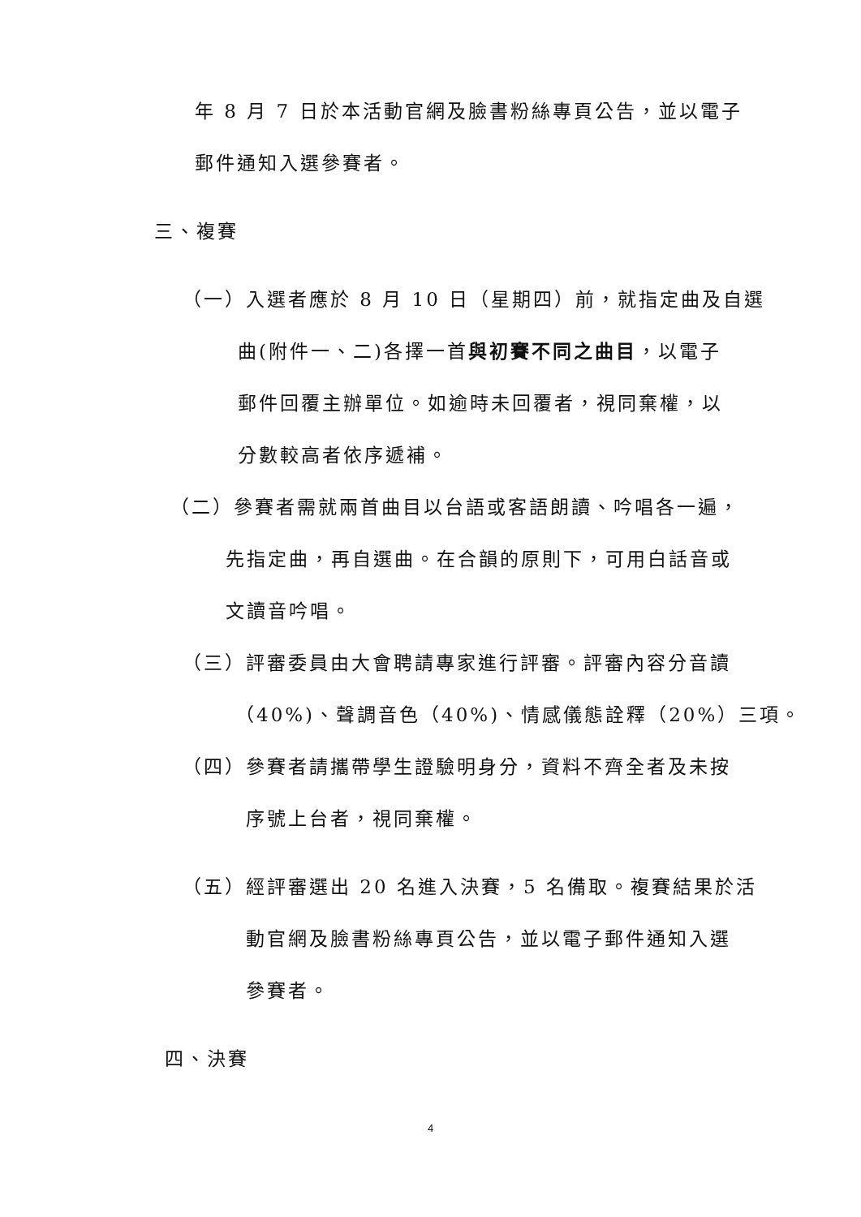年 8 月 7 日於本活動官網及臉書粉絲專頁公告，並以電子
郵件通知入選參賽者。
三、複賽
（一）入選者應於 8 月 10 日（星期四）前，就指定曲及自選
曲(附件一、二)各擇一首與初賽不同之曲目，以電子
郵件回覆主辦單位。如逾時未回覆者，視同棄權，以
分數較高者依序遞補。
（二）參賽者需就兩首曲目以台語或客語朗讀、吟唱各一遍，
先指定曲，再自選曲。在合韻的原則下，可用白話音或
文讀音吟唱。
（三）評審委員由大會聘請專家進行評審。評審內容分音讀
（40%)、聲調音色（40%)、情感儀態詮釋（20%）三項。
（四）參賽者請攜帶學生證驗明身分，資料不齊全者及未按
序號上台者，視同棄權。
（五）經評審選出 20 名進入決賽，5 名備取。複賽結果於活
動官網及臉書粉絲專頁公告，並以電子郵件通知入選
參賽者。
四、決賽
4